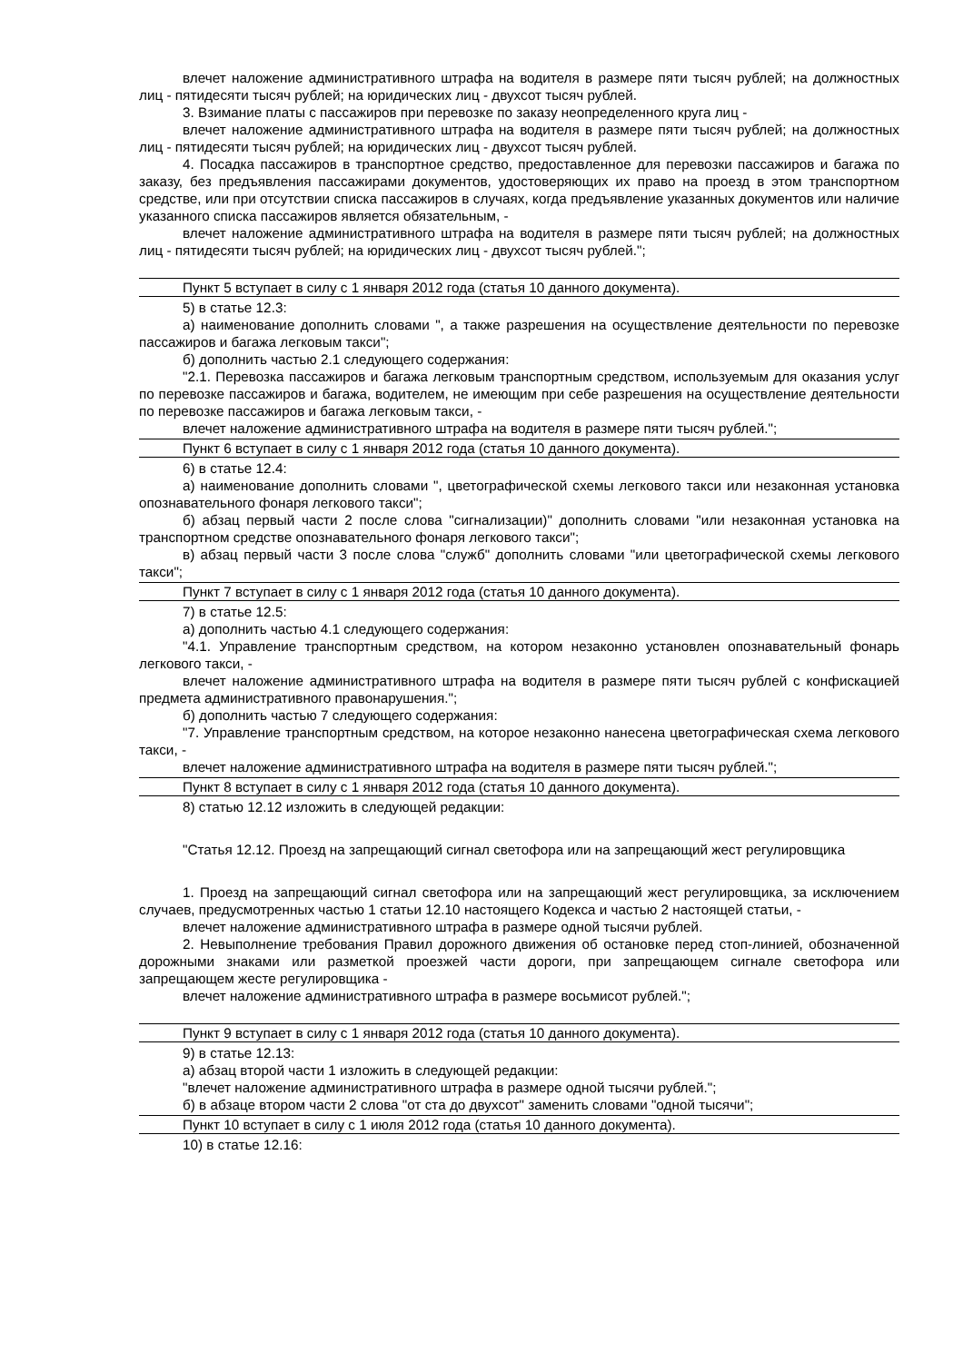влечет наложение административного штрафа на водителя в размере пяти тысяч рублей; на должностных лиц - пятидесяти тысяч рублей; на юридических лиц - двухсот тысяч рублей.
3. Взимание платы с пассажиров при перевозке по заказу неопределенного круга лиц -
влечет наложение административного штрафа на водителя в размере пяти тысяч рублей; на должностных лиц - пятидесяти тысяч рублей; на юридических лиц - двухсот тысяч рублей.
4. Посадка пассажиров в транспортное средство, предоставленное для перевозки пассажиров и багажа по заказу, без предъявления пассажирами документов, удостоверяющих их право на проезд в этом транспортном средстве, или при отсутствии списка пассажиров в случаях, когда предъявление указанных документов или наличие указанного списка пассажиров является обязательным, -
влечет наложение административного штрафа на водителя в размере пяти тысяч рублей; на должностных лиц - пятидесяти тысяч рублей; на юридических лиц - двухсот тысяч рублей.";
Пункт 5 вступает в силу с 1 января 2012 года (статья 10 данного документа).
5) в статье 12.3:
а) наименование дополнить словами ", а также разрешения на осуществление деятельности по перевозке пассажиров и багажа легковым такси";
б) дополнить частью 2.1 следующего содержания:
"2.1. Перевозка пассажиров и багажа легковым транспортным средством, используемым для оказания услуг по перевозке пассажиров и багажа, водителем, не имеющим при себе разрешения на осуществление деятельности по перевозке пассажиров и багажа легковым такси, -
влечет наложение административного штрафа на водителя в размере пяти тысяч рублей.";
Пункт 6 вступает в силу с 1 января 2012 года (статья 10 данного документа).
6) в статье 12.4:
а) наименование дополнить словами ", цветографической схемы легкового такси или незаконная установка опознавательного фонаря легкового такси";
б) абзац первый части 2 после слова "сигнализации)" дополнить словами "или незаконная установка на транспортном средстве опознавательного фонаря легкового такси";
в) абзац первый части 3 после слова "служб" дополнить словами "или цветографической схемы легкового такси";
Пункт 7 вступает в силу с 1 января 2012 года (статья 10 данного документа).
7) в статье 12.5:
а) дополнить частью 4.1 следующего содержания:
"4.1. Управление транспортным средством, на котором незаконно установлен опознавательный фонарь легкового такси, -
влечет наложение административного штрафа на водителя в размере пяти тысяч рублей с конфискацией предмета административного правонарушения.";
б) дополнить частью 7 следующего содержания:
"7. Управление транспортным средством, на которое незаконно нанесена цветографическая схема легкового такси, -
влечет наложение административного штрафа на водителя в размере пяти тысяч рублей.";
Пункт 8 вступает в силу с 1 января 2012 года (статья 10 данного документа).
8) статью 12.12 изложить в следующей редакции:
"Статья 12.12. Проезд на запрещающий сигнал светофора или на запрещающий жест регулировщика
1. Проезд на запрещающий сигнал светофора или на запрещающий жест регулировщика, за исключением случаев, предусмотренных частью 1 статьи 12.10 настоящего Кодекса и частью 2 настоящей статьи, -
влечет наложение административного штрафа в размере одной тысячи рублей.
2. Невыполнение требования Правил дорожного движения об остановке перед стоп-линией, обозначенной дорожными знаками или разметкой проезжей части дороги, при запрещающем сигнале светофора или запрещающем жесте регулировщика -
влечет наложение административного штрафа в размере восьмисот рублей.";
Пункт 9 вступает в силу с 1 января 2012 года (статья 10 данного документа).
9) в статье 12.13:
а) абзац второй части 1 изложить в следующей редакции:
"влечет наложение административного штрафа в размере одной тысячи рублей.";
б) в абзаце втором части 2 слова "от ста до двухсот" заменить словами "одной тысячи";
Пункт 10 вступает в силу с 1 июля 2012 года (статья 10 данного документа).
10) в статье 12.16: